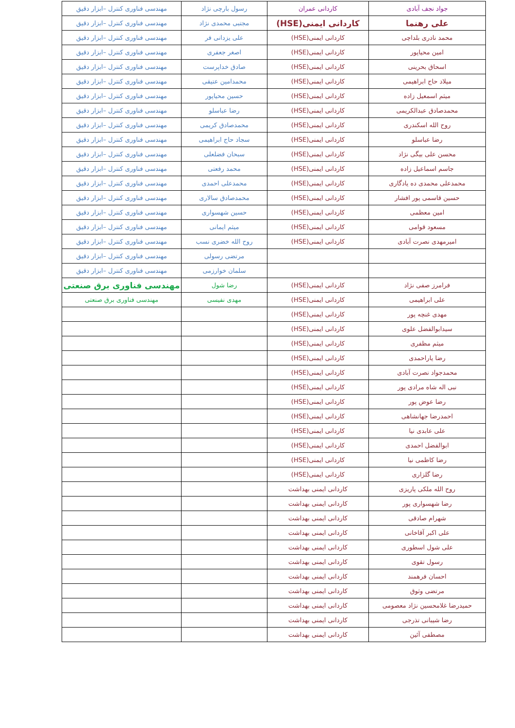| جواد نجف آبادی | کاردانی عمران | رسول بارچی نژاد | مهندسی فناوری کنترل –ابزار دقیق |
| علی رهنما | کاردانی ایمنی(HSE) | مجتبی محمدی نژاد | مهندسی فناوری کنترل –ابزار دقیق |
| محمد نادری بلداچی | کاردانی ایمنی(HSE) | علی یزدانی فر | مهندسی فناوری کنترل –ابزار دقیق |
| امین محیاپور | کاردانی ایمنی(HSE) | اصغر جعفری | مهندسی فناوری کنترل –ابزار دقیق |
| اسحاق بحرینی | کاردانی ایمنی(HSE) | صادق خداپرست | مهندسی فناوری کنترل –ابزار دقیق |
| میلاد حاج ابراهیمی | کاردانی ایمنی(HSE) | محمدامین عتیقی | مهندسی فناوری کنترل –ابزار دقیق |
| میثم اسمعیل زاده | کاردانی ایمنی(HSE) | حسین محیاپور | مهندسی فناوری کنترل –ابزار دقیق |
| محمدصادق عبدالکریمی | کاردانی ایمنی(HSE) | رضا عباسلو | مهندسی فناوری کنترل –ابزار دقیق |
| روح الله اسکندری | کاردانی ایمنی(HSE) | محمدصادق کریمی | مهندسی فناوری کنترل –ابزار دقیق |
| رضا عباسلو | کاردانی ایمنی(HSE) | سجاد حاج ابراهیمی | مهندسی فناوری کنترل –ابزار دقیق |
| محسن علی بیگی نژاد | کاردانی ایمنی(HSE) | سبحان فضلعلی | مهندسی فناوری کنترل –ابزار دقیق |
| جاسم اسماعیل زاده | کاردانی ایمنی(HSE) | محمد رفعتی | مهندسی فناوری کنترل –ابزار دقیق |
| محمدعلی محمدی ده یادگاری | کاردانی ایمنی(HSE) | محمدعلی احمدی | مهندسی فناوری کنترل –ابزار دقیق |
| حسین قاسمی پور افشار | کاردانی ایمنی(HSE) | محمدصادق سالاری | مهندسی فناوری کنترل –ابزار دقیق |
| امین معظمی | کاردانی ایمنی(HSE) | حسین شهسواری | مهندسی فناوری کنترل –ابزار دقیق |
| مسعود قوامی | کاردانی ایمنی(HSE) | میثم ایمانی | مهندسی فناوری کنترل –ابزار دقیق |
| امیرمهدی نصرت آبادی | کاردانی ایمنی(HSE) | روح الله خضری نسب | مهندسی فناوری کنترل –ابزار دقیق |
| | | مرتضی رسولی | مهندسی فناوری کنترل –ابزار دقیق |
| | | سلمان خوارزمی | مهندسی فناوری کنترل –ابزار دقیق |
| فرامرز صفی نژاد | کاردانی ایمنی(HSE) | رضا شول | مهندسی فناوری برق صنعتی |
| علی ابراهیمی | کاردانی ایمنی(HSE) | مهدی نفیسی | مهندسی فناوری برق صنعتی |
| مهدی غنچه پور | کاردانی ایمنی(HSE) | | |
| سیدابوالفضل علوی | کاردانی ایمنی(HSE) | | |
| میثم مظفری | کاردانی ایمنی(HSE) | | |
| رضا یاراحمدی | کاردانی ایمنی(HSE) | | |
| محمدجواد نصرت آبادی | کاردانی ایمنی(HSE) | | |
| نبی اله شاه مرادی پور | کاردانی ایمنی(HSE) | | |
| رضا عوض پور | کاردانی ایمنی(HSE) | | |
| احمدرضا جهانشاهی | کاردانی ایمنی(HSE) | | |
| علی عابدی نیا | کاردانی ایمنی(HSE) | | |
| ابوالفضل احمدی | کاردانی ایمنی(HSE) | | |
| رضا کاظمی نیا | کاردانی ایمنی(HSE) | | |
| رضا گلزاری | کاردانی ایمنی(HSE) | | |
| روح الله ملکی پاریزی | کاردانی ایمنی بهداشت | | |
| رضا شهسواری پور | کاردانی ایمنی بهداشت | | |
| شهرام صادقی | کاردانی ایمنی بهداشت | | |
| علی اکبر آقاخانی | کاردانی ایمنی بهداشت | | |
| علی شول اسطوری | کاردانی ایمنی بهداشت | | |
| رسول تقوی | کاردانی ایمنی بهداشت | | |
| احسان فرهمند | کاردانی ایمنی بهداشت | | |
| مرتضی وثوق | کاردانی ایمنی بهداشت | | |
| حمیدرضا غلامحسین نژاد معصومی | کاردانی ایمنی بهداشت | | |
| رضا شیبانی تذرجی | کاردانی ایمنی بهداشت | | |
| مصطفی آئین | کاردانی ایمنی بهداشت | | |